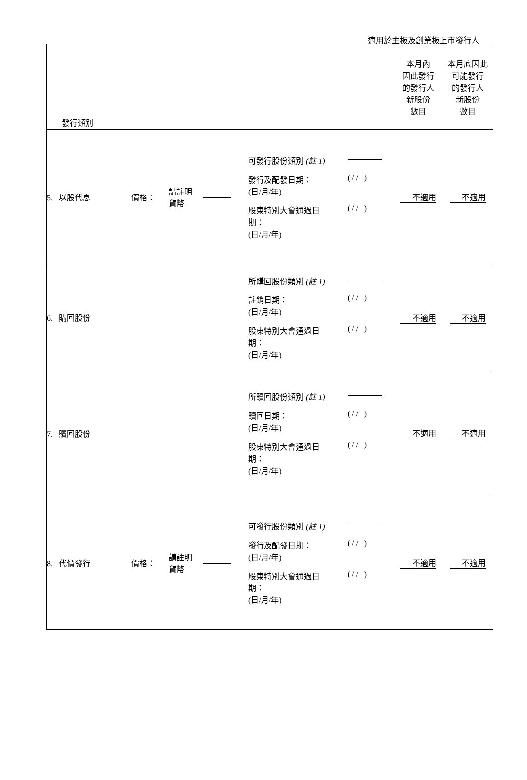適用於主板及創業板上市發行人
| 發行類別 | | | | | 本月內 因此發行 的發行人 新股份 數目 | 本月底因此 可能發行 的發行人 新股份 數目 |
| 5. 以股代息 | 價格： | 請註明 貨幣 | | / 可發行股份類別 (註 1) / / / 發行及配發日期： (日/月/年) / ( / / ) / / 股東特別大會通過日 期： (日/月/年) / ( / / ) / | 不適用 | 不適用 |
| 6. 購回股份 | | | | / 所購回股份類別 (註 1) / / / 註銷日期： (日/月/年) / ( / / ) / / 股東特別大會通過日 期： (日/月/年) / ( / / ) / | 不適用 | 不適用 |
| 7. 贖回股份 | | | | / 所贖回股份類別 (註 1) / / / 贖回日期： (日/月/年) / ( / / ) / / 股東特別大會通過日 期： (日/月/年) / ( / / ) / | 不適用 | 不適用 |
| 8. 代價發行 | 價格： | 請註明 貨幣 | | / 可發行股份類別 (註 1) / / / 發行及配發日期： (日/月/年) / ( / / ) / / 股東特別大會通過日 期： (日/月/年) / ( / / ) / | 不適用 | 不適用 |